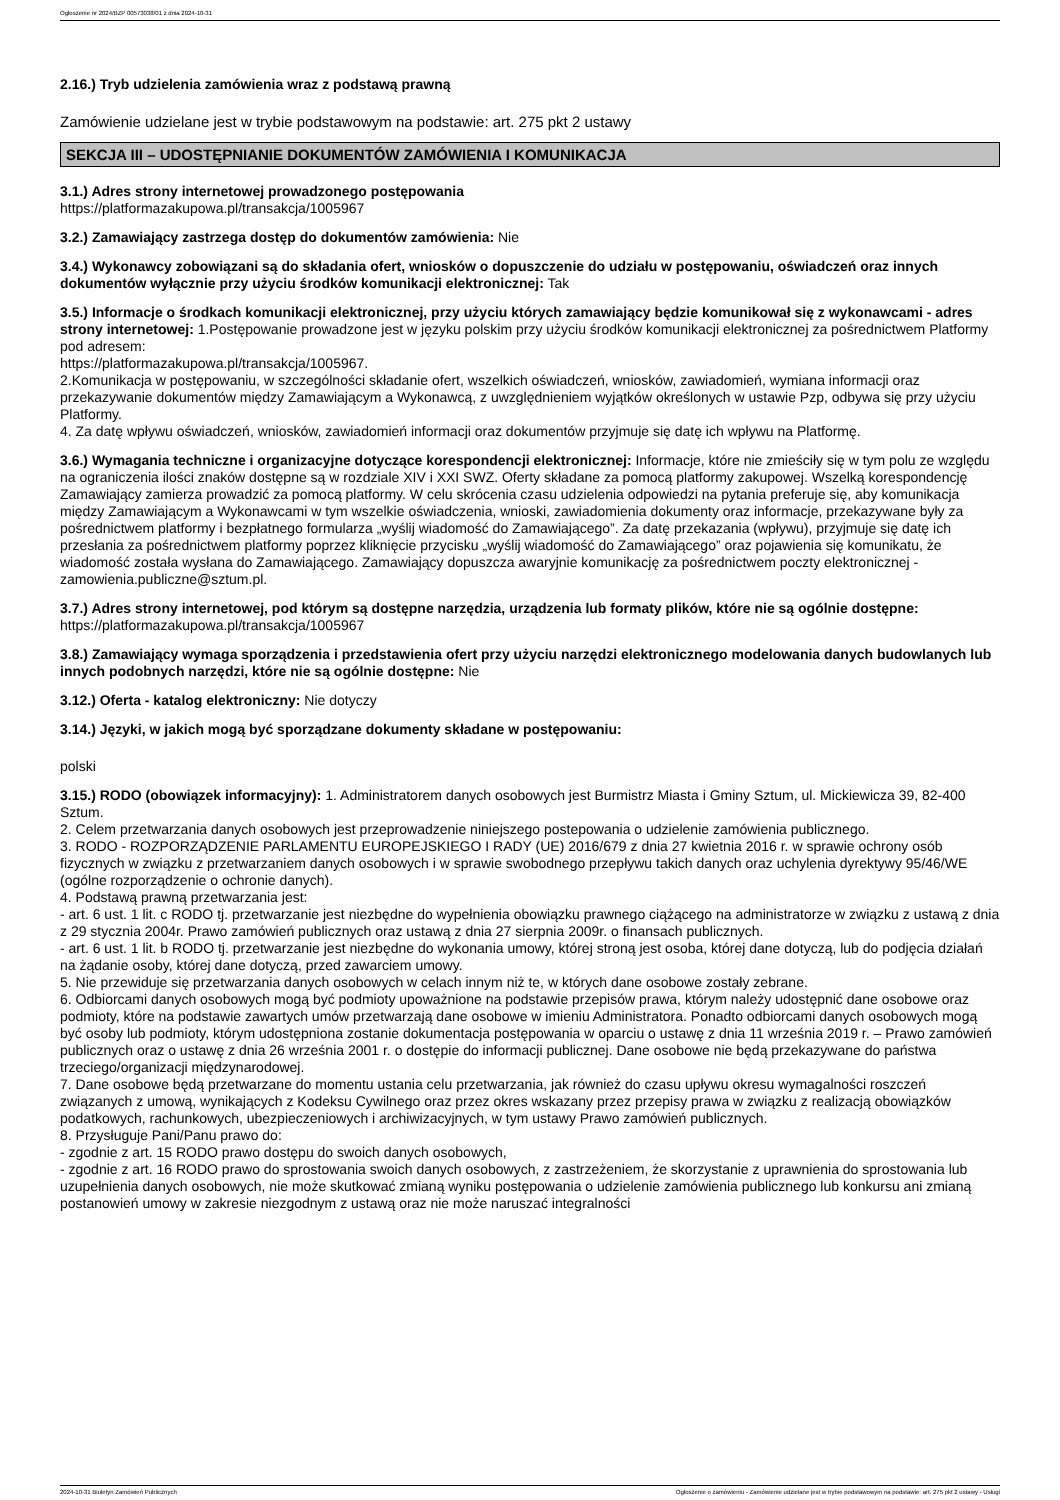Ogłoszenie nr 2024/BZP 00573038/01 z dnia 2024-10-31
2.16.) Tryb udzielenia zamówienia wraz z podstawą prawną
Zamówienie udzielane jest w trybie podstawowym na podstawie: art. 275 pkt 2 ustawy
SEKCJA III – UDOSTĘPNIANIE DOKUMENTÓW ZAMÓWIENIA I KOMUNIKACJA
3.1.) Adres strony internetowej prowadzonego postępowania
https://platformazakupowa.pl/transakcja/1005967
3.2.) Zamawiający zastrzega dostęp do dokumentów zamówienia: Nie
3.4.) Wykonawcy zobowiązani są do składania ofert, wniosków o dopuszczenie do udziału w postępowaniu, oświadczeń oraz innych dokumentów wyłącznie przy użyciu środków komunikacji elektronicznej: Tak
3.5.) Informacje o środkach komunikacji elektronicznej, przy użyciu których zamawiający będzie komunikował się z wykonawcami - adres strony internetowej: 1.Postępowanie prowadzone jest w języku polskim przy użyciu środków komunikacji elektronicznej za pośrednictwem Platformy pod adresem:
https://platformazakupowa.pl/transakcja/1005967.
2.Komunikacja w postępowaniu, w szczególności składanie ofert, wszelkich oświadczeń, wniosków, zawiadomień, wymiana informacji oraz przekazywanie dokumentów między Zamawiającym a Wykonawcą, z uwzględnieniem wyjątków określonych w ustawie Pzp, odbywa się przy użyciu Platformy.
4. Za datę wpływu oświadczeń, wniosków, zawiadomień informacji oraz dokumentów przyjmuje się datę ich wpływu na Platformę.
3.6.) Wymagania techniczne i organizacyjne dotyczące korespondencji elektronicznej: Informacje, które nie zmieściły się w tym polu ze względu na ograniczenia ilości znaków dostępne są w rozdziale XIV i XXI SWZ. Oferty składane za pomocą platformy zakupowej. Wszelką korespondencję Zamawiający zamierza prowadzić za pomocą platformy. W celu skrócenia czasu udzielenia odpowiedzi na pytania preferuje się, aby komunikacja między Zamawiającym a Wykonawcami w tym wszelkie oświadczenia, wnioski, zawiadomienia dokumenty oraz informacje, przekazywane były za pośrednictwem platformy i bezpłatnego formularza „wyślij wiadomość do Zamawiającego”. Za datę przekazania (wpływu), przyjmuje się datę ich przesłania za pośrednictwem platformy poprzez kliknięcie przycisku „wyślij wiadomość do Zamawiającego” oraz pojawienia się komunikatu, że wiadomość została wysłana do Zamawiającego. Zamawiający dopuszcza awaryjnie komunikację za pośrednictwem poczty elektronicznej - zamowienia.publiczne@sztum.pl.
3.7.) Adres strony internetowej, pod którym są dostępne narzędzia, urządzenia lub formaty plików, które nie są ogólnie dostępne: https://platformazakupowa.pl/transakcja/1005967
3.8.) Zamawiający wymaga sporządzenia i przedstawienia ofert przy użyciu narzędzi elektronicznego modelowania danych budowlanych lub innych podobnych narzędzi, które nie są ogólnie dostępne: Nie
3.12.) Oferta - katalog elektroniczny: Nie dotyczy
3.14.) Języki, w jakich mogą być sporządzane dokumenty składane w postępowaniu:
polski
3.15.) RODO (obowiązek informacyjny): 1. Administratorem danych osobowych jest Burmistrz Miasta i Gminy Sztum, ul. Mickiewicza 39, 82-400 Sztum.
2. Celem przetwarzania danych osobowych jest przeprowadzenie niniejszego postepowania o udzielenie zamówienia publicznego.
3. RODO - ROZPORZĄDZENIE PARLAMENTU EUROPEJSKIEGO I RADY (UE) 2016/679 z dnia 27 kwietnia 2016 r. w sprawie ochrony osób fizycznych w związku z przetwarzaniem danych osobowych i w sprawie swobodnego przepływu takich danych oraz uchylenia dyrektywy 95/46/WE (ogólne rozporządzenie o ochronie danych).
4. Podstawą prawną przetwarzania jest:
- art. 6 ust. 1 lit. c RODO tj. przetwarzanie jest niezbędne do wypełnienia obowiązku prawnego ciążącego na administratorze w związku z ustawą z dnia z 29 stycznia 2004r. Prawo zamówień publicznych oraz ustawą z dnia 27 sierpnia 2009r. o finansach publicznych.
- art. 6 ust. 1 lit. b RODO tj. przetwarzanie jest niezbędne do wykonania umowy, której stroną jest osoba, której dane dotyczą, lub do podjęcia działań na żądanie osoby, której dane dotyczą, przed zawarciem umowy.
5. Nie przewiduje się przetwarzania danych osobowych w celach innym niż te, w których dane osobowe zostały zebrane.
6. Odbiorcami danych osobowych mogą być podmioty upoważnione na podstawie przepisów prawa, którym należy udostępnić dane osobowe oraz podmioty, które na podstawie zawartych umów przetwarzają dane osobowe w imieniu Administratora. Ponadto odbiorcami danych osobowych mogą być osoby lub podmioty, którym udostępniona zostanie dokumentacja postępowania w oparciu o ustawę z dnia 11 września 2019 r. – Prawo zamówień publicznych oraz o ustawę z dnia 26 września 2001 r. o dostępie do informacji publicznej. Dane osobowe nie będą przekazywane do państwa trzeciego/organizacji międzynarodowej.
7. Dane osobowe będą przetwarzane do momentu ustania celu przetwarzania, jak również do czasu upływu okresu wymagalności roszczeń związanych z umową, wynikających z Kodeksu Cywilnego oraz przez okres wskazany przez przepisy prawa w związku z realizacją obowiązków podatkowych, rachunkowych, ubezpieczeniowych i archiwizacyjnych, w tym ustawy Prawo zamówień publicznych.
8. Przysługuje Pani/Panu prawo do:
- zgodnie z art. 15 RODO prawo dostępu do swoich danych osobowych,
- zgodnie z art. 16 RODO prawo do sprostowania swoich danych osobowych, z zastrzeżeniem, że skorzystanie z uprawnienia do sprostowania lub uzupełnienia danych osobowych, nie może skutkować zmianą wyniku postępowania o udzielenie zamówienia publicznego lub konkursu ani zmianą postanowień umowy w zakresie niezgodnym z ustawą oraz nie może naruszać integralności
2024-10-31 Biuletyn Zamówień Publicznych Ogłoszenie o zamówieniu - Zamówienie udzielane jest w trybie podstawowym na podstawie: art. 275 pkt 2 ustawy - Usługi